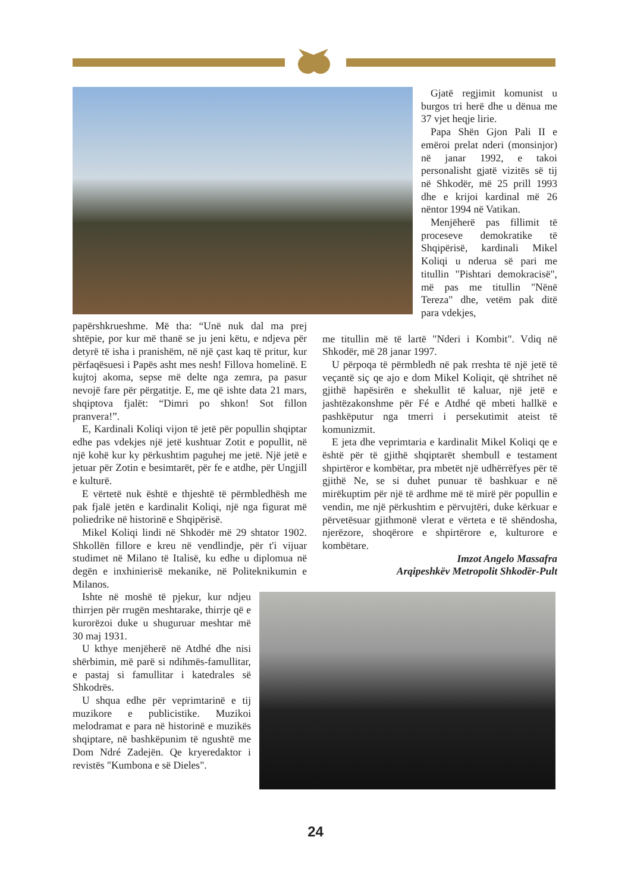Gjatë regjimit komunist u burgos tri herë dhe u dënua me 37 vjet heqje lirie.
Papa Shën Gjon Pali II e emëroi prelat nderi (monsinjor) në janar 1992, e takoi personalisht gjatë vizitës së tij në Shkodër, më 25 prill 1993 dhe e krijoi kardinal më 26 nëntor 1994 në Vatikan.
Menjëherë pas fillimit të proceseve demokratike të Shqipërisë, kardinali Mikel Koliqi u nderua së pari me titullin "Pishtari demokracisë", më pas me titullin "Nënë Tereza" dhe, vetëm pak ditë para vdekjes,
papërshkrueshme. Më tha: “Unë nuk dal ma prej shtëpie, por kur më thanë se ju jeni këtu, e ndjeva për detyrë të isha i pranishëm, në një çast kaq të pritur, kur përfaqësuesi i Papës asht mes nesh! Fillova homelinë. E kujtoj akoma, sepse më delte nga zemra, pa pasur nevojë fare për përgatitje. E, me që ishte data 21 mars, shqiptova fjalët: “Dimri po shkon! Sot fillon pranvera!”.
E, Kardinali Koliqi vijon të jetë për popullin shqiptar edhe pas vdekjes një jetë kushtuar Zotit e popullit, në një kohë kur ky përkushtim paguhej me jetë. Një jetë e jetuar për Zotin e besimtarët, për fe e atdhe, për Ungjill e kulturë.
E vërtetë nuk është e thjeshtë të përmbledhësh me pak fjalë jetën e kardinalit Koliqi, një nga figurat më poliedrike në historinë e Shqipërisë.
Mikel Koliqi lindi në Shkodër më 29 shtator 1902. Shkollën fillore e kreu në vendlindje, për t'i vijuar studimet në Milano të Italisë, ku edhe u diplomua në degën e inxhinierisë mekanike, në Politeknikumin e Milanos.
me titullin më të lartë "Nderi i Kombit". Vdiq në Shkodër, më 28 janar 1997.
U përpoqa të përmbledh në pak rreshta të një jetë të veçantë siç qe ajo e dom Mikel Koliqit, që shtrihet në gjithë hapësirën e shekullit të kaluar, një jetë e jashtëzakonshme për Fé e Atdhé që mbeti hallkë e pashkëputur nga tmerri i persekutimit ateist të komunizmit.
E jeta dhe veprimtaria e kardinalit Mikel Koliqi qe e është për të gjithë shqiptarët shembull e testament shpirtëror e kombëtar, pra mbetët një udhërrëfyes për të gjithë Ne, se si duhet punuar të bashkuar e në mirëkuptim për një të ardhme më të mirë për popullin e vendin, me një përkushtim e përvujtëri, duke kërkuar e përvetësuar gjithmonë vlerat e vërteta e të shëndosha, njerëzore, shoqërore e shpirtërore e, kulturore e kombëtare.
Imzot Angelo Massafra
Arqipeshkëv Metropolit Shkodër-Pult
Ishte në moshë të pjekur, kur ndjeu thirrjen për rrugën meshtarake, thirrje që e kurorëzoi duke u shuguruar meshtar më 30 maj 1931.
U kthye menjëherë në Atdhé dhe nisi shërbimin, më parë si ndihmës-famullitar, e pastaj si famullitar i katedrales së Shkodrës.
U shqua edhe për veprimtarinë e tij muzikore e publicistike. Muzikoi melodramat e para në historinë e muzikës shqiptare, në bashkëpunim të ngushtë me Dom Ndré Zadejën. Qe kryeredaktor i revistës "Kumbona e së Dieles".
24